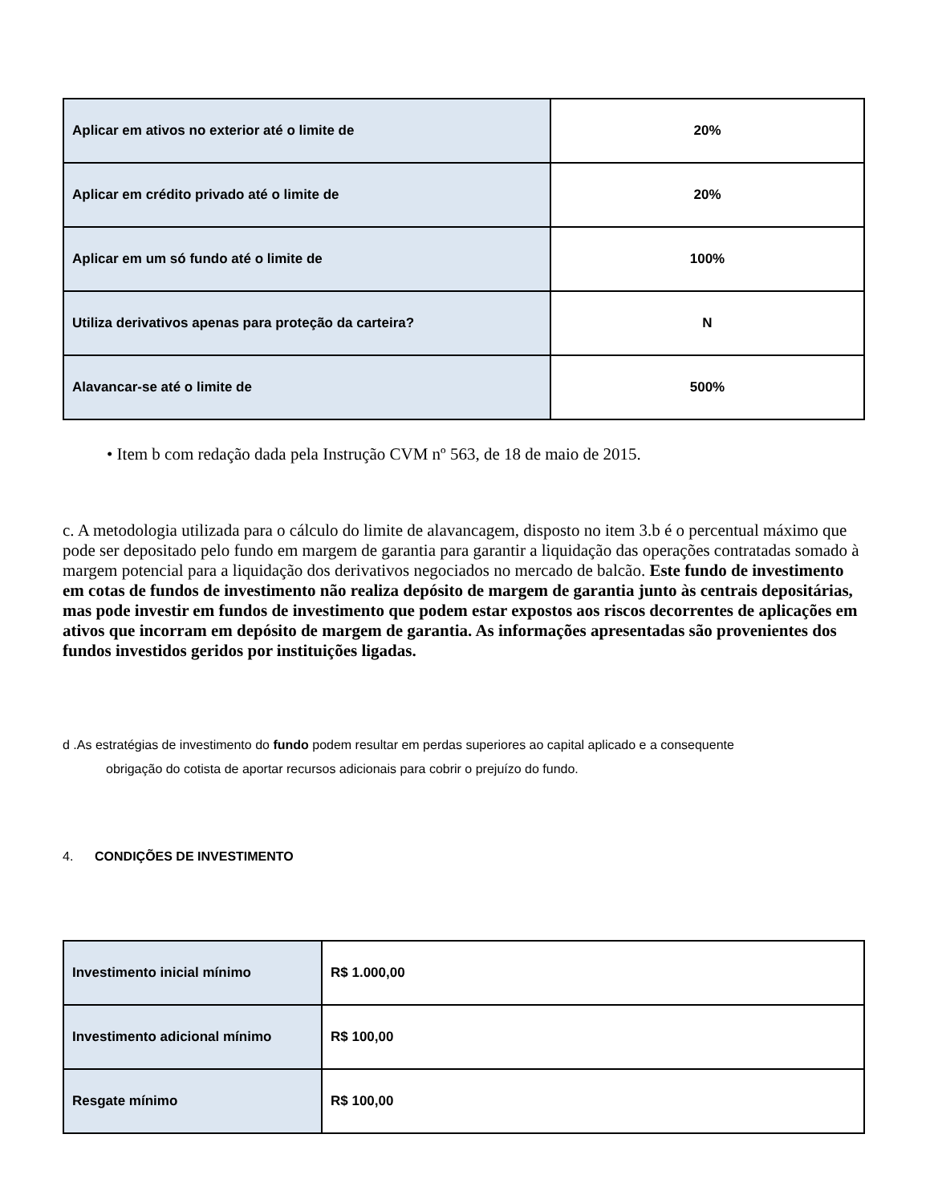| Aplicar em ativos no exterior até o limite de | 20% |
| Aplicar em crédito privado até o limite de | 20% |
| Aplicar em um só fundo até o limite de | 100% |
| Utiliza derivativos apenas para proteção da carteira? | N |
| Alavancar-se até o limite de | 500% |
• Item b com redação dada pela Instrução CVM nº 563, de 18 de maio de 2015.
c. A metodologia utilizada para o cálculo do limite de alavancagem, disposto no item 3.b é o percentual máximo que pode ser depositado pelo fundo em margem de garantia para garantir a liquidação das operações contratadas somado à margem potencial para a liquidação dos derivativos negociados no mercado de balcão. Este fundo de investimento em cotas de fundos de investimento não realiza depósito de margem de garantia junto às centrais depositárias, mas pode investir em fundos de investimento que podem estar expostos aos riscos decorrentes de aplicações em ativos que incorram em depósito de margem de garantia. As informações apresentadas são provenientes dos fundos investidos geridos por instituições ligadas.
d .As estratégias de investimento do fundo podem resultar em perdas superiores ao capital aplicado e a consequente
obrigação do cotista de aportar recursos adicionais para cobrir o prejuízo do fundo.
4. CONDIÇÕES DE INVESTIMENTO
| Investimento inicial mínimo | R$ 1.000,00 |
| Investimento adicional mínimo | R$ 100,00 |
| Resgate mínimo | R$ 100,00 |